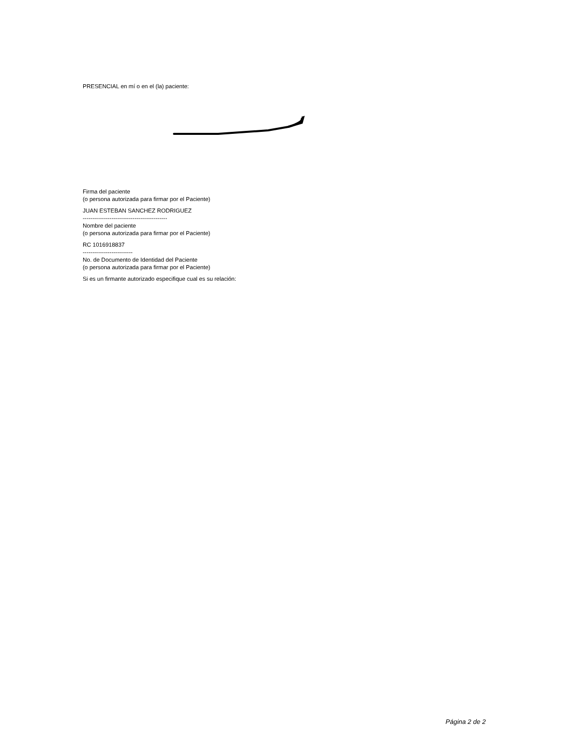PRESENCIAL en mí o en el (la) paciente:
Firma del paciente
(o persona autorizada para firmar por el Paciente)
JUAN ESTEBAN SANCHEZ RODRIGUEZ
--------------------------------------------
Nombre del paciente
(o persona autorizada para firmar por el Paciente)
RC 1016918837
--------------------------
No. de Documento de Identidad del Paciente
(o persona autorizada para firmar por el Paciente)
Si es un firmante autorizado especifique cual es su relación:
Página 2 de 2